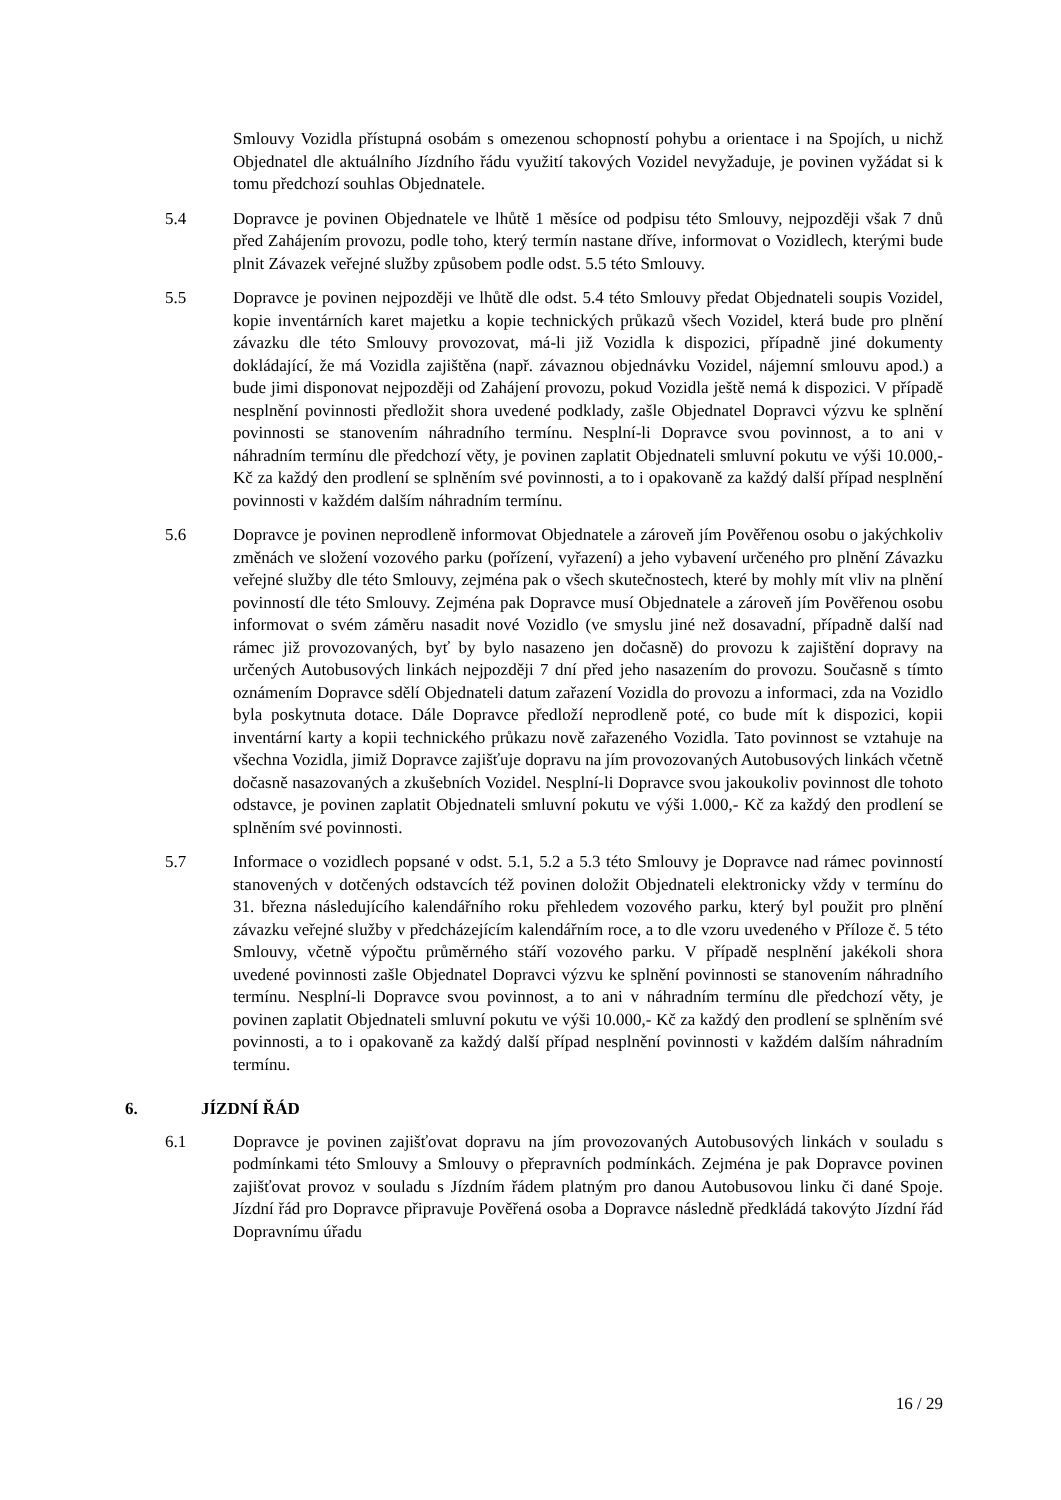Smlouvy Vozidla přístupná osobám s omezenou schopností pohybu a orientace i na Spojích, u nichž Objednatel dle aktuálního Jízdního řádu využití takových Vozidel nevyžaduje, je povinen vyžádat si k tomu předchozí souhlas Objednatele.
5.4 Dopravce je povinen Objednatele ve lhůtě 1 měsíce od podpisu této Smlouvy, nejpozději však 7 dnů před Zahájením provozu, podle toho, který termín nastane dříve, informovat o Vozidlech, kterými bude plnit Závazek veřejné služby způsobem podle odst. 5.5 této Smlouvy.
5.5 Dopravce je povinen nejpozději ve lhůtě dle odst. 5.4 této Smlouvy předat Objednateli soupis Vozidel, kopie inventárních karet majetku a kopie technických průkazů všech Vozidel, která bude pro plnění závazku dle této Smlouvy provozovat, má-li již Vozidla k dispozici, případně jiné dokumenty dokládající, že má Vozidla zajištěna (např. závaznou objednávku Vozidel, nájemní smlouvu apod.) a bude jimi disponovat nejpozději od Zahájení provozu, pokud Vozidla ještě nemá k dispozici. V případě nesplnění povinnosti předložit shora uvedené podklady, zašle Objednatel Dopravci výzvu ke splnění povinnosti se stanovením náhradního termínu. Nesplní-li Dopravce svou povinnost, a to ani v náhradním termínu dle předchozí věty, je povinen zaplatit Objednateli smluvní pokutu ve výši 10.000,- Kč za každý den prodlení se splněním své povinnosti, a to i opakovaně za každý další případ nesplnění povinnosti v každém dalším náhradním termínu.
5.6 Dopravce je povinen neprodleně informovat Objednatele a zároveň jím Pověřenou osobu o jakýchkoliv změnách ve složení vozového parku (pořízení, vyřazení) a jeho vybavení určeného pro plnění Závazku veřejné služby dle této Smlouvy, zejména pak o všech skutečnostech, které by mohly mít vliv na plnění povinností dle této Smlouvy. Zejména pak Dopravce musí Objednatele a zároveň jím Pověřenou osobu informovat o svém záměru nasadit nové Vozidlo (ve smyslu jiné než dosavadní, případně další nad rámec již provozovaných, byť by bylo nasazeno jen dočasně) do provozu k zajištění dopravy na určených Autobusových linkách nejpozději 7 dní před jeho nasazením do provozu. Současně s tímto oznámením Dopravce sdělí Objednateli datum zařazení Vozidla do provozu a informaci, zda na Vozidlo byla poskytnuta dotace. Dále Dopravce předloží neprodleně poté, co bude mít k dispozici, kopii inventární karty a kopii technického průkazu nově zařazeného Vozidla. Tato povinnost se vztahuje na všechna Vozidla, jimiž Dopravce zajišťuje dopravu na jím provozovaných Autobusových linkách včetně dočasně nasazovaných a zkušebních Vozidel. Nesplní-li Dopravce svou jakoukoliv povinnost dle tohoto odstavce, je povinen zaplatit Objednateli smluvní pokutu ve výši 1.000,- Kč za každý den prodlení se splněním své povinnosti.
5.7 Informace o vozidlech popsané v odst. 5.1, 5.2 a 5.3 této Smlouvy je Dopravce nad rámec povinností stanovených v dotčených odstavcích též povinen doložit Objednateli elektronicky vždy v termínu do 31. března následujícího kalendářního roku přehledem vozového parku, který byl použit pro plnění závazku veřejné služby v předcházejícím kalendářním roce, a to dle vzoru uvedeného v Příloze č. 5 této Smlouvy, včetně výpočtu průměrného stáří vozového parku. V případě nesplnění jakékoli shora uvedené povinnosti zašle Objednatel Dopravci výzvu ke splnění povinnosti se stanovením náhradního termínu. Nesplní-li Dopravce svou povinnost, a to ani v náhradním termínu dle předchozí věty, je povinen zaplatit Objednateli smluvní pokutu ve výši 10.000,- Kč za každý den prodlení se splněním své povinnosti, a to i opakovaně za každý další případ nesplnění povinnosti v každém dalším náhradním termínu.
6. JÍZDNÍ ŘÁD
6.1 Dopravce je povinen zajišťovat dopravu na jím provozovaných Autobusových linkách v souladu s podmínkami této Smlouvy a Smlouvy o přepravních podmínkách. Zejména je pak Dopravce povinen zajišťovat provoz v souladu s Jízdním řádem platným pro danou Autobusovou linku či dané Spoje. Jízdní řád pro Dopravce připravuje Pověřená osoba a Dopravce následně předkládá takovýto Jízdní řád Dopravnímu úřadu
16 / 29